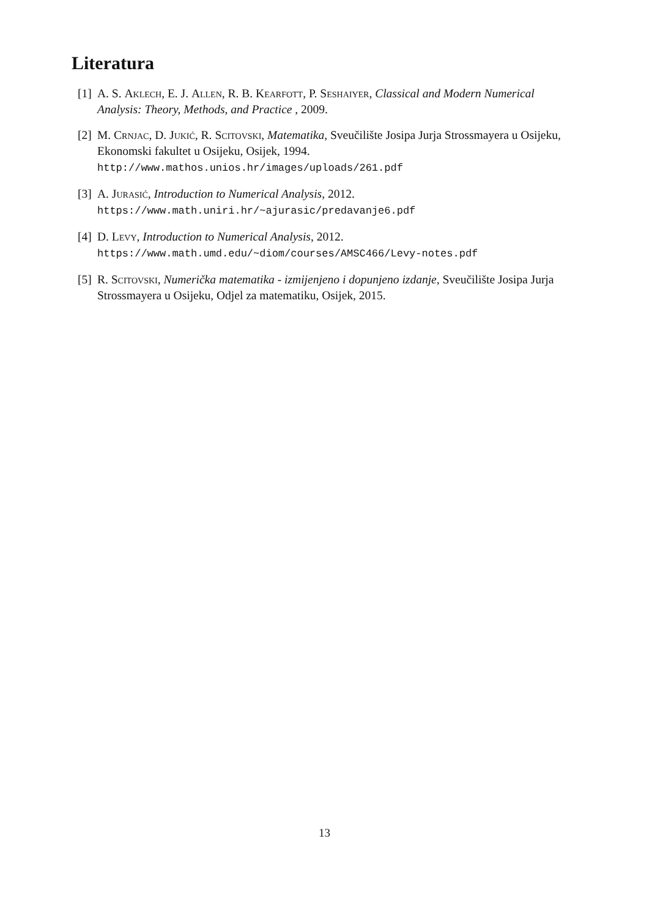Literatura
[1]
A. S. Aklech, E. J. Allen, R. B. Kearfott, P. Seshaiyer, Classical and Modern Numerical Analysis: Theory, Methods, and Practice , 2009.
[2]
M. Crnjac, D. Jukić, R. Scitovski, Matematika, Sveučilište Josipa Jurja Strossmayera u Osijeku, Ekonomski fakultet u Osijeku, Osijek, 1994.
http://www.mathos.unios.hr/images/uploads/261.pdf
[3]
A. Jurasić, Introduction to Numerical Analysis, 2012.
https://www.math.uniri.hr/~ajurasic/predavanje6.pdf
[4]
D. Levy, Introduction to Numerical Analysis, 2012.
https://www.math.umd.edu/~diom/courses/AMSC466/Levy-notes.pdf
[5]
R. Scitovski, Numerička matematika - izmijenjeno i dopunjeno izdanje, Sveučilište Josipa Jurja Strossmayera u Osijeku, Odjel za matematiku, Osijek, 2015.
13